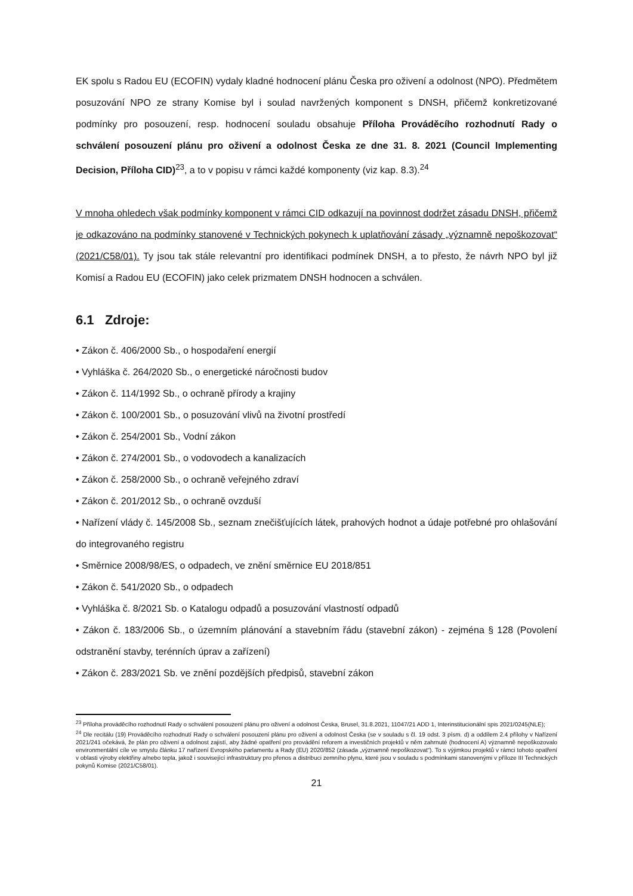EK spolu s Radou EU (ECOFIN) vydaly kladné hodnocení plánu Česka pro oživení a odolnost (NPO). Předmětem posuzování NPO ze strany Komise byl i soulad navržených komponent s DNSH, přičemž konkretizované podmínky pro posouzení, resp. hodnocení souladu obsahuje Příloha Prováděcího rozhodnutí Rady o schválení posouzení plánu pro oživení a odolnost Česka ze dne 31. 8. 2021 (Council Implementing Decision, Příloha CID)<sup>23</sup>, a to v popisu v rámci každé komponenty (viz kap. 8.3).<sup>24</sup>
V mnoha ohledech však podmínky komponent v rámci CID odkazují na povinnost dodržet zásadu DNSH, přičemž je odkazováno na podmínky stanovené v Technických pokynech k uplatňování zásady „významně nepoškozovat“ (2021/C58/01). Ty jsou tak stále relevantní pro identifikaci podmínek DNSH, a to přesto, že návrh NPO byl již Komisí a Radou EU (ECOFIN) jako celek prizmatem DNSH hodnocen a schválen.
6.1 Zdroje:
• Zákon č. 406/2000 Sb., o hospodaření energií
• Vyhláška č. 264/2020 Sb., o energetické náročnosti budov
• Zákon č. 114/1992 Sb., o ochraně přírody a krajiny
• Zákon č. 100/2001 Sb., o posuzování vlivů na životní prostředí
• Zákon č. 254/2001 Sb., Vodní zákon
• Zákon č. 274/2001 Sb., o vodovodech a kanalizacích
• Zákon č. 258/2000 Sb., o ochraně veřejného zdraví
• Zákon č. 201/2012 Sb., o ochraně ovzduší
• Nařízení vlády č. 145/2008 Sb., seznam znečišťujících látek, prahových hodnot a údaje potřebné pro ohlašování do integrovaného registru
• Směrnice 2008/98/ES, o odpadech, ve znění směrnice EU 2018/851
• Zákon č. 541/2020 Sb., o odpadech
• Vyhláška č. 8/2021 Sb. o Katalogu odpadů a posuzování vlastností odpadů
• Zákon č. 183/2006 Sb., o územním plánování a stavebním řádu (stavební zákon) - zejména § 128 (Povolení odstranění stavby, terénních úprav a zařízení)
• Zákon č. 283/2021 Sb. ve znění pozdějších předpisů, stavební zákon
<sup>23</sup> Příloha prováděcího rozhodnutí Rady o schválení posouzení plánu pro oživení a odolnost Česka, Brusel, 31.8.2021, 11047/21 ADD 1, Interinstitucionální spis 2021/0245(NLE);
<sup>24</sup> Dle recitálu (19) Prováděcího rozhodnutí Rady o schválení posouzení plánu pro oživení a odolnost Česka (se v souladu s čl. 19 odst. 3 písm. d) a oddílem 2.4 přílohy v Nařízení 2021/241 očekává, že plán pro oživení a odolnost zajistí, aby žádné opatření pro provádění reforem a investičních projektů v něm zahrnuté (hodnocení A) významně nepoškozovalo environmentální cíle ve smyslu článku 17 nařízení Evropského parlamentu a Rady (EU) 2020/852 (zásada „významně nepoškozovat“). To s výjimkou projektů v rámci tohoto opatření v oblasti výroby elektřiny a/nebo tepla, jakož i související infrastruktury pro přenos a distribuci zemního plynu, které jsou v souladu s podmínkami stanovenými v příloze III Technických pokynů Komise (2021/C58/01).
21